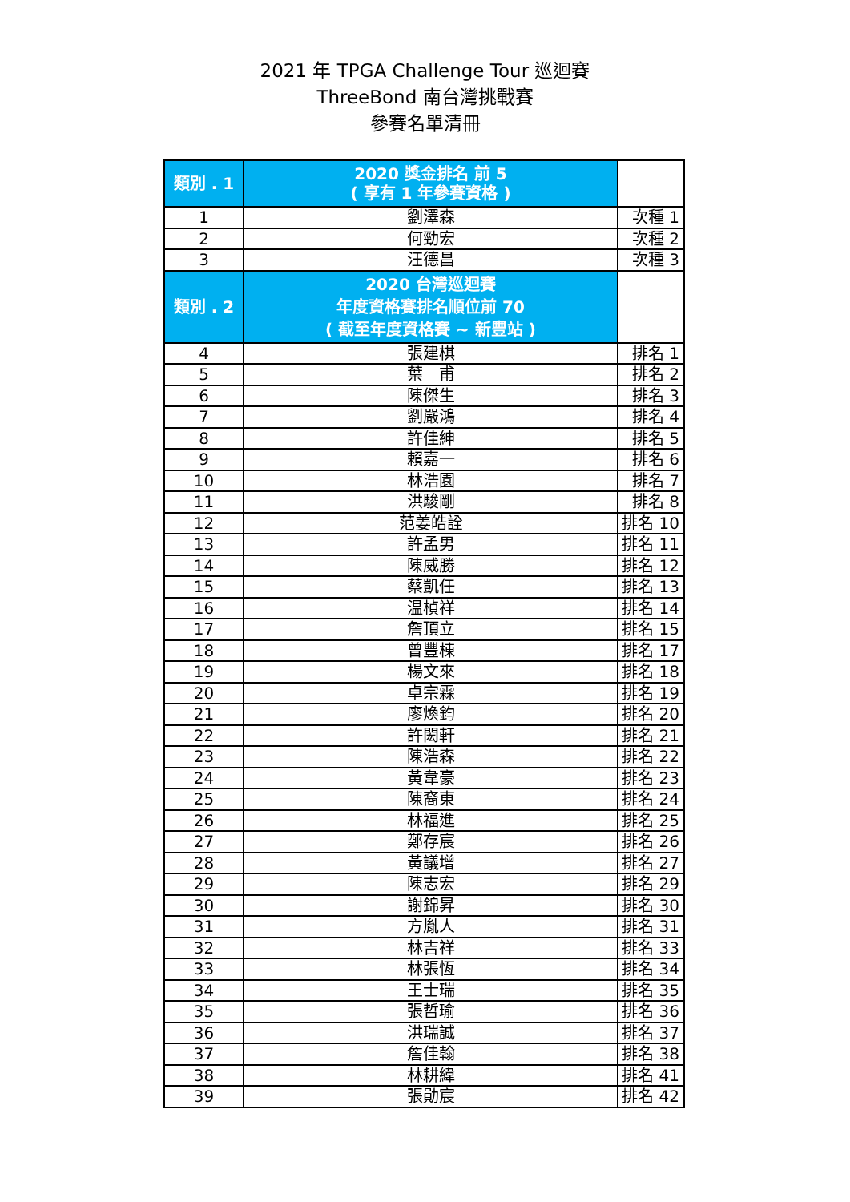2021 年 TPGA Challenge Tour 巡迴賽
ThreeBond 南台灣挑戰賽
參賽名單清冊
| 類別 . 1 | 2020 獎金排名 前 5 ( 享有 1 年參賽資格 ) | |
| 1 | 劉澤森 | 次種 1 |
| 2 | 何勁宏 | 次種 2 |
| 3 | 汪德昌 | 次種 3 |
| 類別 . 2 | 2020 台灣巡迴賽 年度資格賽排名順位前 70 ( 截至年度資格賽 ~ 新豐站 ) | |
| 4 | 張建棋 | 排名 1 |
| 5 | 葉 甫 | 排名 2 |
| 6 | 陳傑生 | 排名 3 |
| 7 | 劉嚴鴻 | 排名 4 |
| 8 | 許佳紳 | 排名 5 |
| 9 | 賴嘉一 | 排名 6 |
| 10 | 林浩園 | 排名 7 |
| 11 | 洪駿剛 | 排名 8 |
| 12 | 范姜皓詮 | 排名 10 |
| 13 | 許孟男 | 排名 11 |
| 14 | 陳威勝 | 排名 12 |
| 15 | 蔡凱任 | 排名 13 |
| 16 | 温楨祥 | 排名 14 |
| 17 | 詹頂立 | 排名 15 |
| 18 | 曾豐棟 | 排名 17 |
| 19 | 楊文來 | 排名 18 |
| 20 | 卓宗霖 | 排名 19 |
| 21 | 廖煥鈞 | 排名 20 |
| 22 | 許閎軒 | 排名 21 |
| 23 | 陳浩森 | 排名 22 |
| 24 | 黃韋豪 | 排名 23 |
| 25 | 陳裔東 | 排名 24 |
| 26 | 林福進 | 排名 25 |
| 27 | 鄭存宸 | 排名 26 |
| 28 | 黃議增 | 排名 27 |
| 29 | 陳志宏 | 排名 29 |
| 30 | 謝錦昇 | 排名 30 |
| 31 | 方胤人 | 排名 31 |
| 32 | 林吉祥 | 排名 33 |
| 33 | 林張恆 | 排名 34 |
| 34 | 王士瑞 | 排名 35 |
| 35 | 張哲瑜 | 排名 36 |
| 36 | 洪瑞誠 | 排名 37 |
| 37 | 詹佳翰 | 排名 38 |
| 38 | 林耕緯 | 排名 41 |
| 39 | 張勛宸 | 排名 42 |